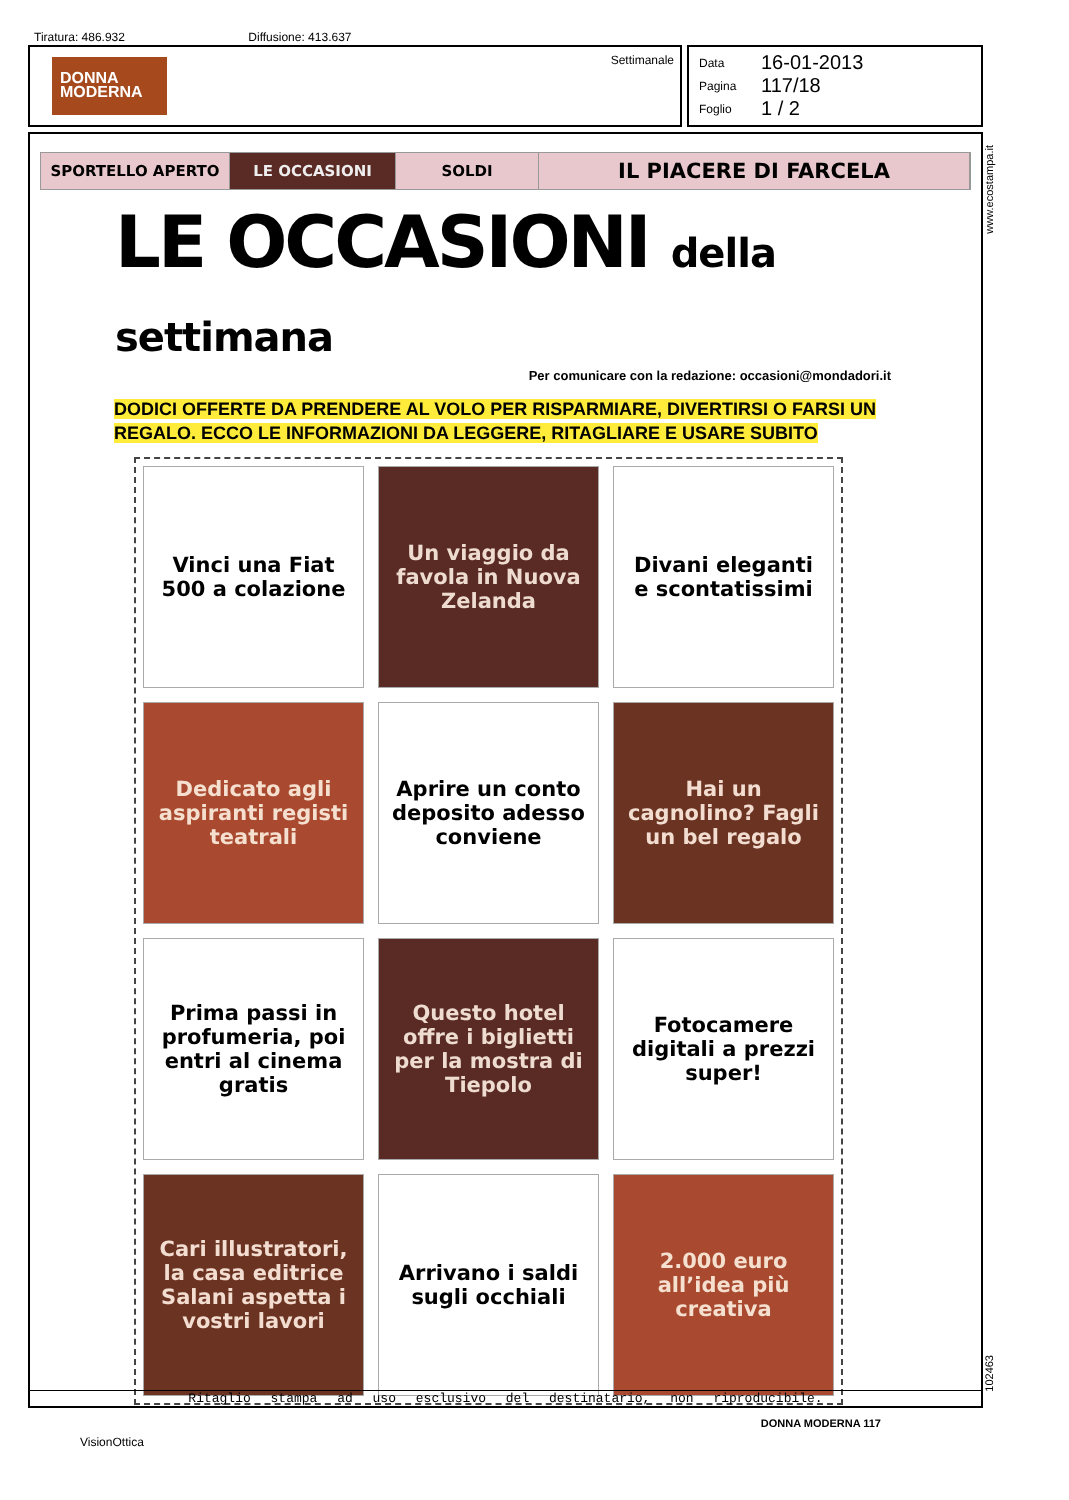Tiratura: 486.932 Diffusione: 413.637
DONNA
MODERNA
Settimanale
Data 16-01-2013
Pagina 117/18
Foglio 1 / 2
SPORTELLO APERTO LE OCCASIONI SOLDI
IL PIACERE DI FARCELA
LE OCCASIONI della settimana
Per comunicare con la redazione: occasioni@mondadori.it
DODICI OFFERTE DA PRENDERE AL VOLO PER RISPARMIARE, DIVERTIRSI O FARSI UN
REGALO. ECCO LE INFORMAZIONI DA LEGGERE, RITAGLIARE E USARE SUBITO
Vinci una Fiat 500 a colazione
Un viaggio da favola in Nuova Zelanda
Divani eleganti e scontatissimi
Dedicato agli aspiranti registi teatrali
Aprire un conto deposito adesso conviene
Hai un cagnolino? Fagli un bel regalo
Prima passi in profumeria, poi entri al cinema gratis
Questo hotel offre i biglietti per la mostra di Tiepolo
Fotocamere digitali a prezzi super!
Cari illustratori, la casa editrice Salani aspetta i vostri lavori
Arrivano i saldi sugli occhiali
2.000 euro all’idea più creativa
DONNA MODERNA 117
Ritaglio stampa ad uso esclusivo del destinatario, non riproducibile.
www.ecostampa.it
102463
VisionOttica